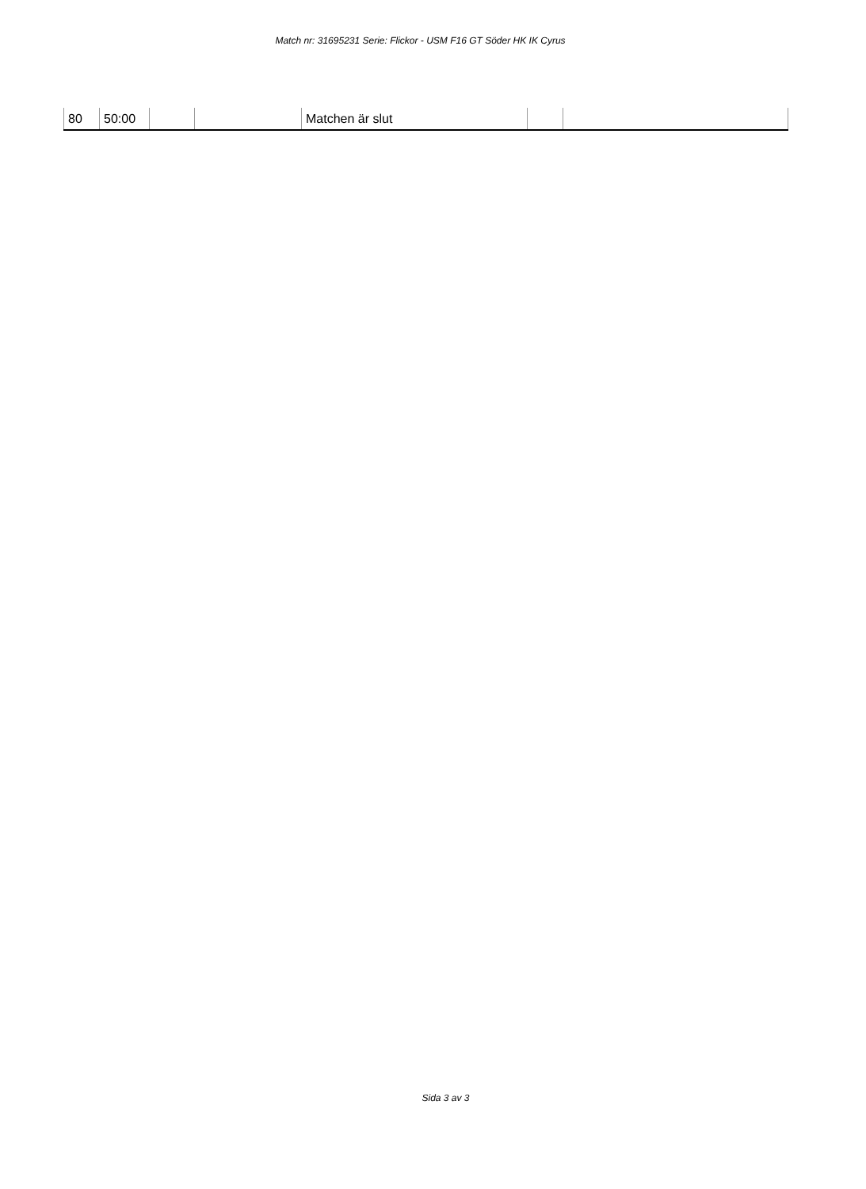Match nr: 31695231 Serie: Flickor - USM F16 GT Söder HK IK Cyrus
| 80 | 50:00 | | | Matchen är slut | | |
Sida 3 av 3